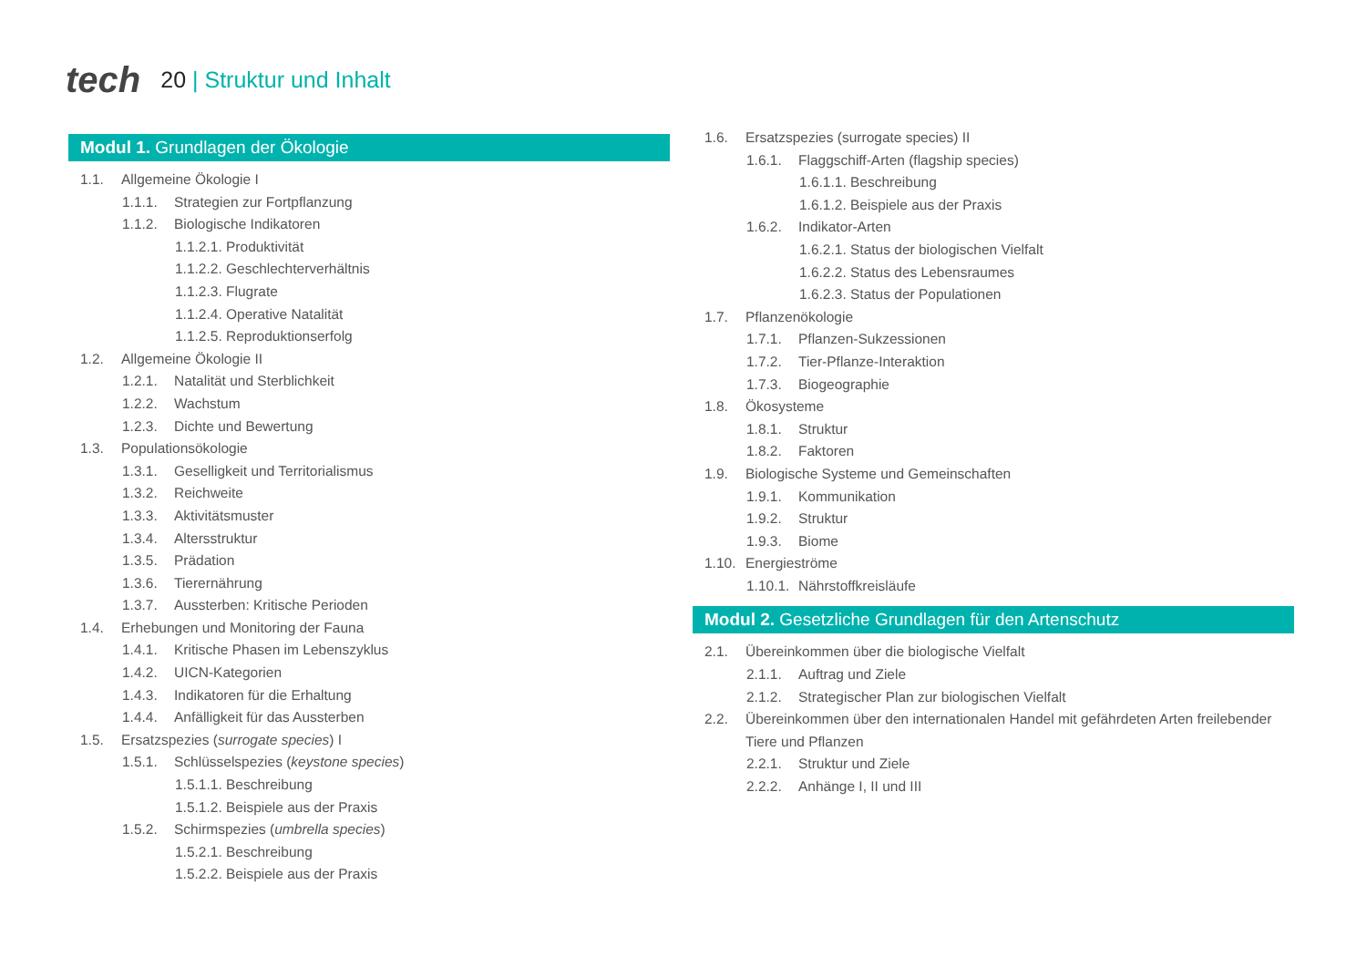tech
20 | Struktur und Inhalt
Modul 1. Grundlagen der Ökologie
1.1. Allgemeine Ökologie I
1.1.1. Strategien zur Fortpflanzung
1.1.2. Biologische Indikatoren
1.1.2.1. Produktivität
1.1.2.2. Geschlechterverhältnis
1.1.2.3. Flugrate
1.1.2.4. Operative Natalität
1.1.2.5. Reproduktionserfolg
1.2. Allgemeine Ökologie II
1.2.1. Natalität und Sterblichkeit
1.2.2. Wachstum
1.2.3. Dichte und Bewertung
1.3. Populationsökologie
1.3.1. Geselligkeit und Territorialismus
1.3.2. Reichweite
1.3.3. Aktivitätsmuster
1.3.4. Altersstruktur
1.3.5. Prädation
1.3.6. Tierernährung
1.3.7. Aussterben: Kritische Perioden
1.4. Erhebungen und Monitoring der Fauna
1.4.1. Kritische Phasen im Lebenszyklus
1.4.2. UICN-Kategorien
1.4.3. Indikatoren für die Erhaltung
1.4.4. Anfälligkeit für das Aussterben
1.5. Ersatzspezies (surrogate species) I
1.5.1. Schlüsselspezies (keystone species)
1.5.1.1. Beschreibung
1.5.1.2. Beispiele aus der Praxis
1.5.2. Schirmspezies (umbrella species)
1.5.2.1. Beschreibung
1.5.2.2. Beispiele aus der Praxis
1.6. Ersatzspezies (surrogate species) II
1.6.1. Flaggschiff-Arten (flagship species)
1.6.1.1. Beschreibung
1.6.1.2. Beispiele aus der Praxis
1.6.2. Indikator-Arten
1.6.2.1. Status der biologischen Vielfalt
1.6.2.2. Status des Lebensraumes
1.6.2.3. Status der Populationen
1.7. Pflanzenökologie
1.7.1. Pflanzen-Sukzessionen
1.7.2. Tier-Pflanze-Interaktion
1.7.3. Biogeographie
1.8. Ökosysteme
1.8.1. Struktur
1.8.2. Faktoren
1.9. Biologische Systeme und Gemeinschaften
1.9.1. Kommunikation
1.9.2. Struktur
1.9.3. Biome
1.10. Energieströme
1.10.1. Nährstoffkreisläufe
Modul 2. Gesetzliche Grundlagen für den Artenschutz
2.1. Übereinkommen über die biologische Vielfalt
2.1.1. Auftrag und Ziele
2.1.2. Strategischer Plan zur biologischen Vielfalt
2.2. Übereinkommen über den internationalen Handel mit gefährdeten Arten freilebender Tiere und Pflanzen
2.2.1. Struktur und Ziele
2.2.2. Anhänge I, II und III